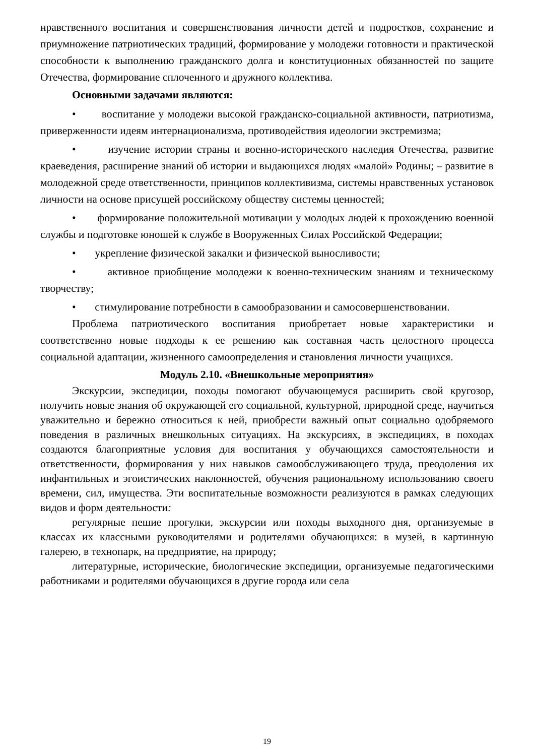нравственного воспитания и совершенствования личности детей и подростков, сохранение и приумножение патриотических традиций, формирование у молодежи готовности и практической способности к выполнению гражданского долга и конституционных обязанностей по защите Отечества, формирование сплоченного и дружного коллектива.
Основными задачами являются:
• воспитание у молодежи высокой гражданско-социальной активности, патриотизма, приверженности идеям интернационализма, противодействия идеологии экстремизма;
• изучение истории страны и военно-исторического наследия Отечества, развитие краеведения, расширение знаний об истории и выдающихся людях «малой» Родины; – развитие в молодежной среде ответственности, принципов коллективизма, системы нравственных установок личности на основе присущей российскому обществу системы ценностей;
• формирование положительной мотивации у молодых людей к прохождению военной службы и подготовке юношей к службе в Вооруженных Силах Российской Федерации;
• укрепление физической закалки и физической выносливости;
• активное приобщение молодежи к военно-техническим знаниям и техническому творчеству;
• стимулирование потребности в самообразовании и самосовершенствовании.
Проблема патриотического воспитания приобретает новые характеристики и соответственно новые подходы к ее решению как составная часть целостного процесса социальной адаптации, жизненного самоопределения и становления личности учащихся.
Модуль 2.10. «Внешкольные мероприятия»
Экскурсии, экспедиции, походы помогают обучающемуся расширить свой кругозор, получить новые знания об окружающей его социальной, культурной, природной среде, научиться уважительно и бережно относиться к ней, приобрести важный опыт социально одобряемого поведения в различных внешкольных ситуациях. На экскурсиях, в экспедициях, в походах создаются благоприятные условия для воспитания у обучающихся самостоятельности и ответственности, формирования у них навыков самообслуживающего труда, преодоления их инфантильных и эгоистических наклонностей, обучения рациональному использованию своего времени, сил, имущества. Эти воспитательные возможности реализуются в рамках следующих видов и форм деятельности:
регулярные пешие прогулки, экскурсии или походы выходного дня, организуемые в классах их классными руководителями и родителями обучающихся: в музей, в картинную галерею, в технопарк, на предприятие, на природу;
литературные, исторические, биологические экспедиции, организуемые педагогическими работниками и родителями обучающихся в другие города или села
19